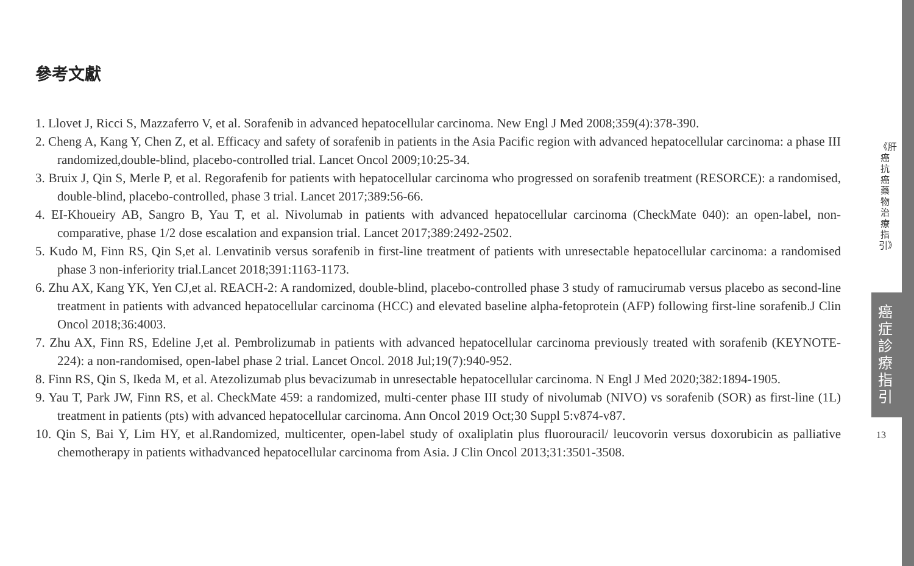參考文獻
1. Llovet J, Ricci S, Mazzaferro V, et al. Sorafenib in advanced hepatocellular carcinoma. New Engl J Med 2008;359(4):378-390.
2. Cheng A, Kang Y, Chen Z, et al. Efficacy and safety of sorafenib in patients in the Asia Pacific region with advanced hepatocellular carcinoma: a phase III randomized,double-blind, placebo-controlled trial. Lancet Oncol 2009;10:25-34.
3. Bruix J, Qin S, Merle P, et al. Regorafenib for patients with hepatocellular carcinoma who progressed on sorafenib treatment (RESORCE): a randomised, double-blind, placebo-controlled, phase 3 trial. Lancet 2017;389:56-66.
4. EI-Khoueiry AB, Sangro B, Yau T, et al. Nivolumab in patients with advanced hepatocellular carcinoma (CheckMate 040): an open-label, non-comparative, phase 1/2 dose escalation and expansion trial. Lancet 2017;389:2492-2502.
5. Kudo M, Finn RS, Qin S,et al. Lenvatinib versus sorafenib in first-line treatment of patients with unresectable hepatocellular carcinoma: a randomised phase 3 non-inferiority trial.Lancet 2018;391:1163-1173.
6. Zhu AX, Kang YK, Yen CJ,et al. REACH-2: A randomized, double-blind, placebo-controlled phase 3 study of ramucirumab versus placebo as second-line treatment in patients with advanced hepatocellular carcinoma (HCC) and elevated baseline alpha-fetoprotein (AFP) following first-line sorafenib.J Clin Oncol 2018;36:4003.
7. Zhu AX, Finn RS, Edeline J,et al. Pembrolizumab in patients with advanced hepatocellular carcinoma previously treated with sorafenib (KEYNOTE-224): a non-randomised, open-label phase 2 trial. Lancet Oncol. 2018 Jul;19(7):940-952.
8. Finn RS, Qin S, Ikeda M, et al. Atezolizumab plus bevacizumab in unresectable hepatocellular carcinoma. N Engl J Med 2020;382:1894-1905.
9. Yau T, Park JW, Finn RS, et al. CheckMate 459: a randomized, multi-center phase III study of nivolumab (NIVO) vs sorafenib (SOR) as first-line (1L) treatment in patients (pts) with advanced hepatocellular carcinoma. Ann Oncol 2019 Oct;30 Suppl 5:v874-v87.
10. Qin S, Bai Y, Lim HY, et al.Randomized, multicenter, open-label study of oxaliplatin plus fluorouracil/ leucovorin versus doxorubicin as palliative chemotherapy in patients withadvanced hepatocellular carcinoma from Asia. J Clin Oncol 2013;31:3501-3508.
《肝癌抗癌藥物治療指引》
癌症診療指引
13